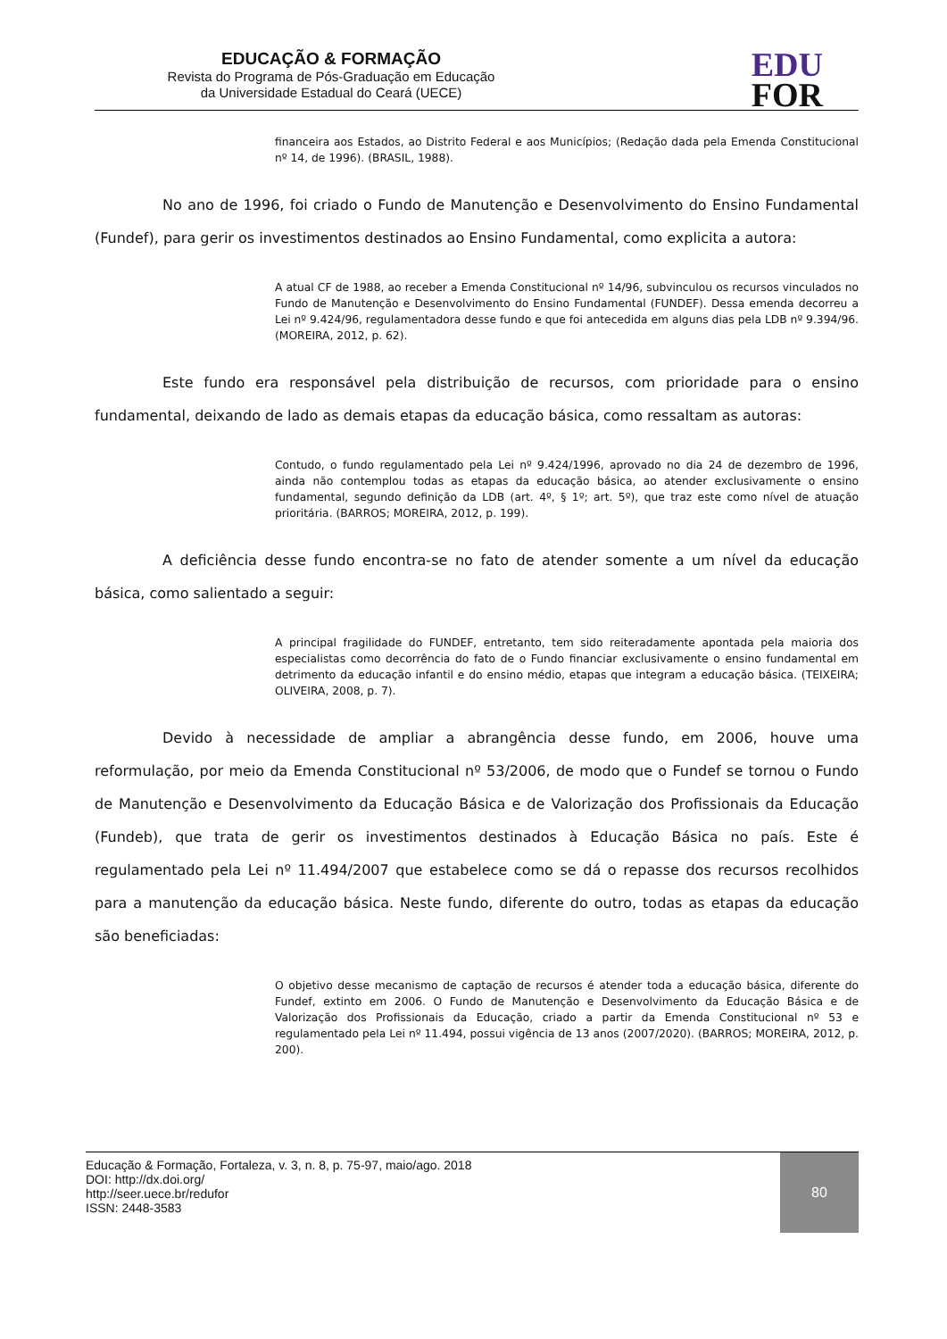EDUCAÇÃO & FORMAÇÃO
Revista do Programa de Pós-Graduação em Educação
da Universidade Estadual do Ceará (UECE)
EDU
FOR
financeira aos Estados, ao Distrito Federal e aos Municípios; (Redação dada pela Emenda Constitucional nº 14, de 1996). (BRASIL, 1988).
No ano de 1996, foi criado o Fundo de Manutenção e Desenvolvimento do Ensino Fundamental (Fundef), para gerir os investimentos destinados ao Ensino Fundamental, como explicita a autora:
A atual CF de 1988, ao receber a Emenda Constitucional nº 14/96, subvinculou os recursos vinculados no Fundo de Manutenção e Desenvolvimento do Ensino Fundamental (FUNDEF). Dessa emenda decorreu a Lei nº 9.424/96, regulamentadora desse fundo e que foi antecedida em alguns dias pela LDB nº 9.394/96. (MOREIRA, 2012, p. 62).
Este fundo era responsável pela distribuição de recursos, com prioridade para o ensino fundamental, deixando de lado as demais etapas da educação básica, como ressaltam as autoras:
Contudo, o fundo regulamentado pela Lei nº 9.424/1996, aprovado no dia 24 de dezembro de 1996, ainda não contemplou todas as etapas da educação básica, ao atender exclusivamente o ensino fundamental, segundo definição da LDB (art. 4º, § 1º; art. 5º), que traz este como nível de atuação prioritária. (BARROS; MOREIRA, 2012, p. 199).
A deficiência desse fundo encontra-se no fato de atender somente a um nível da educação básica, como salientado a seguir:
A principal fragilidade do FUNDEF, entretanto, tem sido reiteradamente apontada pela maioria dos especialistas como decorrência do fato de o Fundo financiar exclusivamente o ensino fundamental em detrimento da educação infantil e do ensino médio, etapas que integram a educação básica. (TEIXEIRA; OLIVEIRA, 2008, p. 7).
Devido à necessidade de ampliar a abrangência desse fundo, em 2006, houve uma reformulação, por meio da Emenda Constitucional nº 53/2006, de modo que o Fundef se tornou o Fundo de Manutenção e Desenvolvimento da Educação Básica e de Valorização dos Profissionais da Educação (Fundeb), que trata de gerir os investimentos destinados à Educação Básica no país. Este é regulamentado pela Lei nº 11.494/2007 que estabelece como se dá o repasse dos recursos recolhidos para a manutenção da educação básica. Neste fundo, diferente do outro, todas as etapas da educação são beneficiadas:
O objetivo desse mecanismo de captação de recursos é atender toda a educação básica, diferente do Fundef, extinto em 2006. O Fundo de Manutenção e Desenvolvimento da Educação Básica e de Valorização dos Profissionais da Educação, criado a partir da Emenda Constitucional nº 53 e regulamentado pela Lei nº 11.494, possui vigência de 13 anos (2007/2020). (BARROS; MOREIRA, 2012, p. 200).
Educação & Formação, Fortaleza, v. 3, n. 8, p. 75-97, maio/ago. 2018
DOI: http://dx.doi.org/
http://seer.uece.br/redufor
ISSN: 2448-3583
80